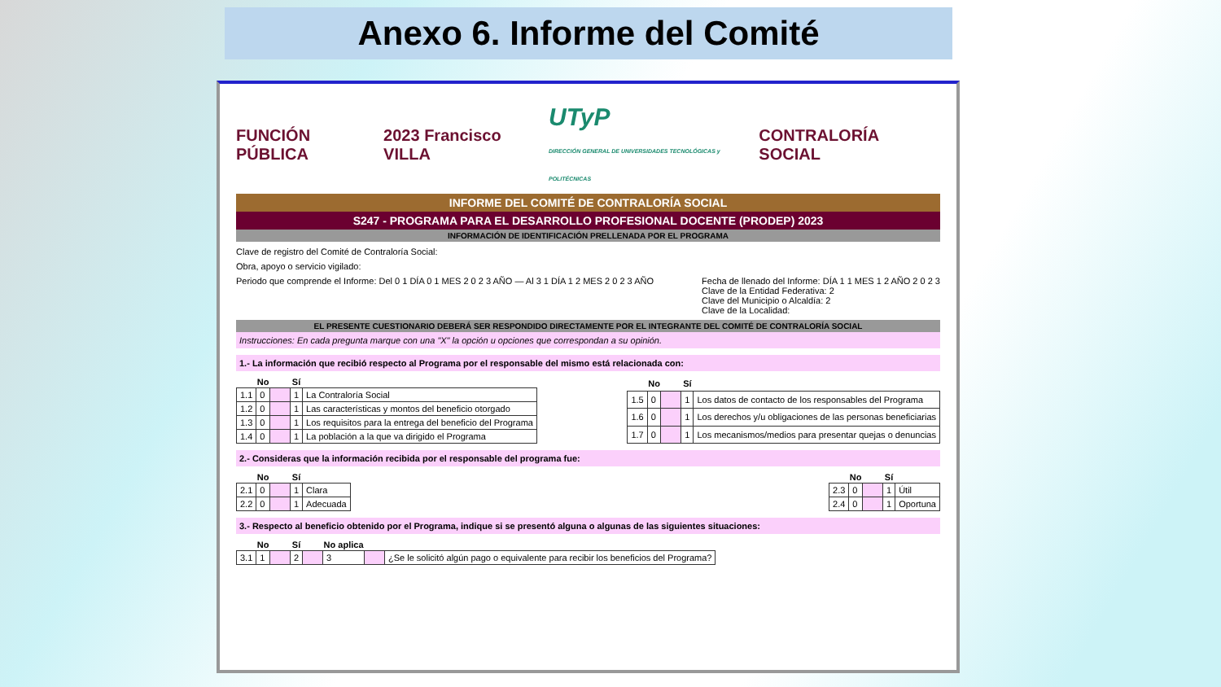Anexo 6. Informe del Comité
FUNCIÓN PÚBLICA 2023 Francisco VILLA
UTyP
DIRECCIÓN GENERAL DE UNIVERSIDADES TECNOLÓGICAS y POLITÉCNICAS
CONTRALORÍA SOCIAL
INFORME DEL COMITÉ DE CONTRALORÍA SOCIAL
S247 - PROGRAMA PARA EL DESARROLLO PROFESIONAL DOCENTE (PRODEP) 2023
INFORMACIÓN DE IDENTIFICACIÓN PRELLENADA POR EL PROGRAMA
Clave de registro del Comité de Contraloría Social:
Obra, apoyo o servicio vigilado:
Periodo que comprende el Informe: Del 0 1 DÍA 0 1 MES 2 0 2 3 AÑO — Al 3 1 DÍA 1 2 MES 2 0 2 3 AÑO
Fecha de llenado del Informe: DÍA 1 1 MES 1 2 AÑO 2 0 2 3
Clave de la Entidad Federativa: 2
Clave del Municipio o Alcaldía: 2
Clave de la Localidad:
EL PRESENTE CUESTIONARIO DEBERÁ SER RESPONDIDO DIRECTAMENTE POR EL INTEGRANTE DEL COMITÉ DE CONTRALORÍA SOCIAL
Instrucciones: En cada pregunta marque con una "X" la opción u opciones que correspondan a su opinión.
1.- La información que recibió respecto al Programa por el responsable del mismo está relacionada con:
| | No | | Sí | |
| --- | --- | --- | --- | --- |
| 1.1 | 0 | | 1 | La Contraloría Social |
| 1.2 | 0 | | 1 | Las características y montos del beneficio otorgado |
| 1.3 | 0 | | 1 | Los requisitos para la entrega del beneficio del Programa |
| 1.4 | 0 | | 1 | La población a la que va dirigido el Programa |
| | No | | Sí | |
| --- | --- | --- | --- | --- |
| 1.5 | 0 | | 1 | Los datos de contacto de los responsables del Programa |
| 1.6 | 0 | | 1 | Los derechos y/u obligaciones de las personas beneficiarias |
| 1.7 | 0 | | 1 | Los mecanismos/medios para presentar quejas o denuncias |
2.- Consideras que la información recibida por el responsable del programa fue:
| | No | | Sí | |
| --- | --- | --- | --- | --- |
| 2.1 | 0 | | 1 | Clara |
| 2.2 | 0 | | 1 | Adecuada |
| | No | | Sí | |
| --- | --- | --- | --- | --- |
| 2.3 | 0 | | 1 | Útil |
| 2.4 | 0 | | 1 | Oportuna |
3.- Respecto al beneficio obtenido por el Programa, indique si se presentó alguna o algunas de las siguientes situaciones:
| | No | | Sí | | No aplica | | |
| --- | --- | --- | --- | --- | --- | --- | --- |
| 3.1 | 1 | | 2 | | 3 | | ¿Se le solicitó algún pago o equivalente para recibir los beneficios del Programa? |